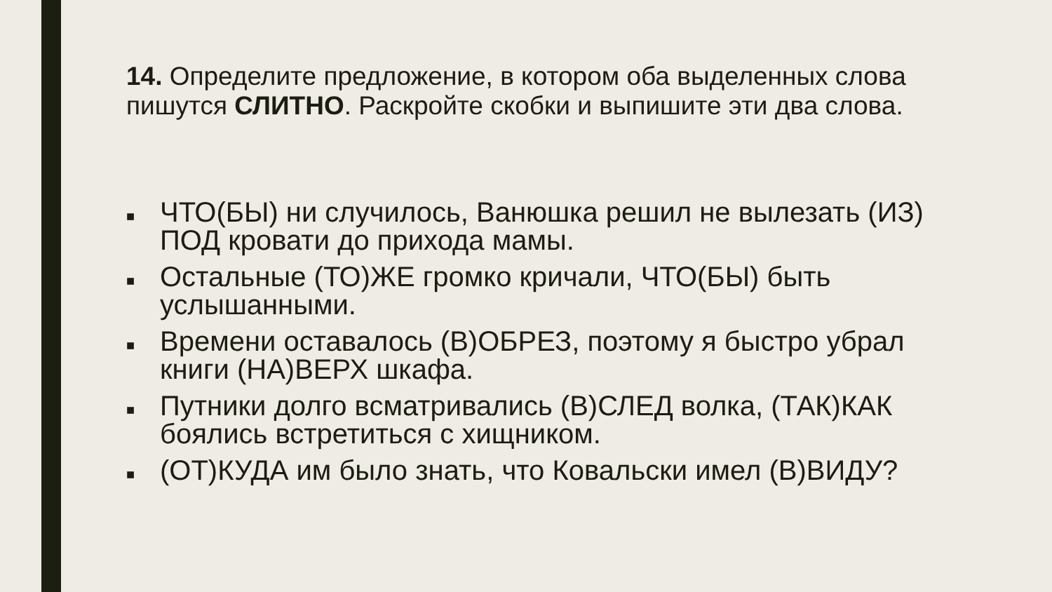14. Определите предложение, в котором оба выделенных слова пишутся СЛИТНО. Раскройте скобки и выпишите эти два слова.
■ ЧТО(БЫ) ни случилось, Ванюшка решил не вылезать (ИЗ) ПОД кровати до прихода мамы.
■ Остальные (ТО)ЖЕ громко кричали, ЧТО(БЫ) быть услышанными.
■ Времени оставалось (В)ОБРЕЗ, поэтому я быстро убрал книги (НА)ВЕРХ шкафа.
■ Путники долго всматривались (В)СЛЕД волка, (ТАК)КАК боялись встретиться с хищником.
■ (ОТ)КУДА им было знать, что Ковальски имел (В)ВИДУ?